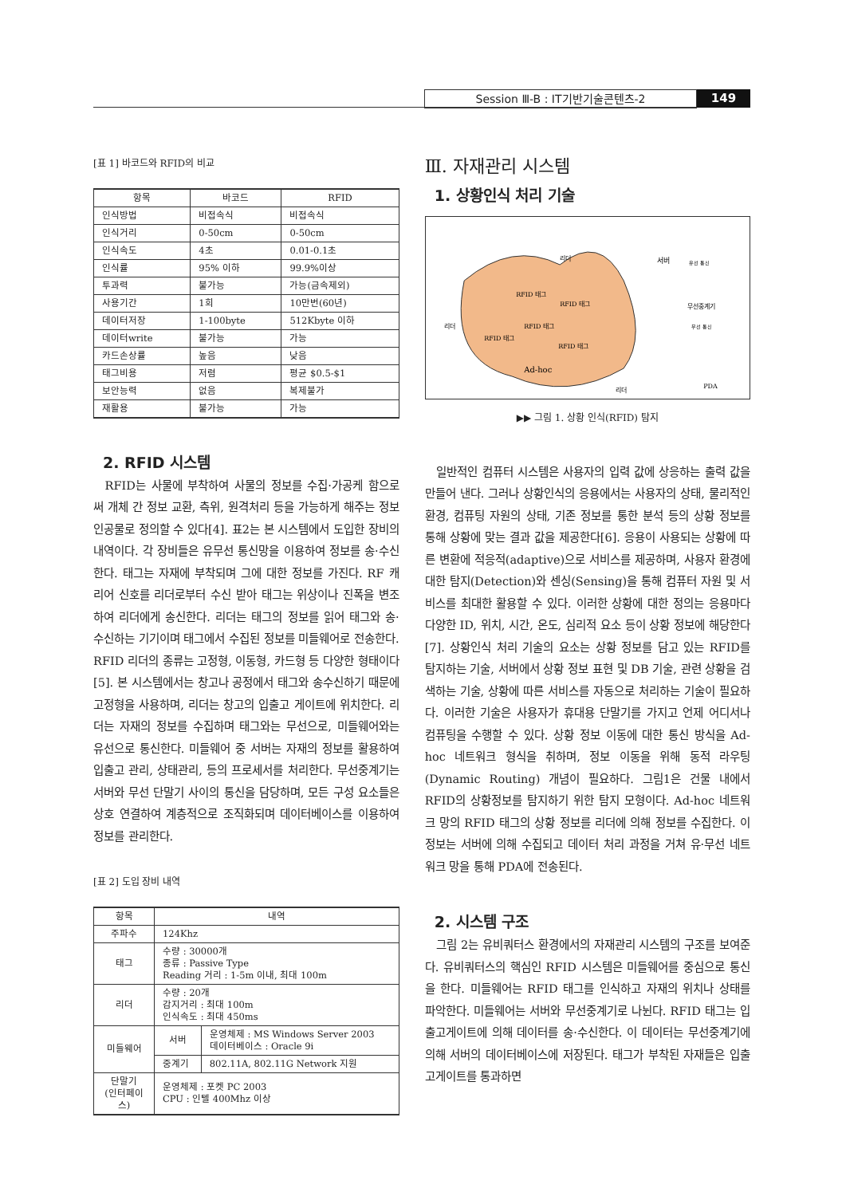Session Ⅲ-B : IT기반기술콘텐츠-2 149
[표 1] 바코드와 RFID의 비교
| 항목 | 바코드 | RFID |
| --- | --- | --- |
| 인식방법 | 비접속식 | 비접속식 |
| 인식거리 | 0-50cm | 0-50cm |
| 인식속도 | 4초 | 0.01-0.1초 |
| 인식률 | 95% 이하 | 99.9%이상 |
| 투과력 | 불가능 | 가능(금속제외) |
| 사용기간 | 1회 | 10만번(60년) |
| 데이터저장 | 1-100byte | 512Kbyte 이하 |
| 데이터write | 불가능 | 가능 |
| 카드손상률 | 높음 | 낮음 |
| 태그비용 | 저렴 | 평균 $0.5-$1 |
| 보안능력 | 없음 | 복제불가 |
| 재활용 | 불가능 | 가능 |
2. RFID 시스템
RFID는 사물에 부착하여 사물의 정보를 수집·가공케 함으로써 개체 간 정보 교환, 측위, 원격처리 등을 가능하게 해주는 정보 인공물로 정의할 수 있다[4]. 표2는 본 시스템에서 도입한 장비의 내역이다. 각 장비들은 유무선 통신망을 이용하여 정보를 송·수신한다. 태그는 자재에 부착되며 그에 대한 정보를 가진다. RF 캐리어 신호를 리더로부터 수신 받아 태그는 위상이나 진폭을 변조하여 리더에게 송신한다. 리더는 태그의 정보를 읽어 태그와 송·수신하는 기기이며 태그에서 수집된 정보를 미들웨어로 전송한다. RFID 리더의 종류는 고정형, 이동형, 카드형 등 다양한 형태이다[5]. 본 시스템에서는 창고나 공정에서 태그와 송수신하기 때문에 고정형을 사용하며, 리더는 창고의 입출고 게이트에 위치한다. 리더는 자재의 정보를 수집하며 태그와는 무선으로, 미들웨어와는 유선으로 통신한다. 미들웨어 중 서버는 자재의 정보를 활용하여 입출고 관리, 상태관리, 등의 프로세서를 처리한다. 무선중계기는 서버와 무선 단말기 사이의 통신을 담당하며, 모든 구성 요소들은 상호 연결하여 계층적으로 조직화되며 데이터베이스를 이용하여 정보를 관리한다.
[표 2] 도입 장비 내역
| 항목 | 내역 | |
| --- | --- | --- |
| 주파수 | 124Khz | |
| 태그 | 수량 : 30000개 종류 : Passive Type Reading 거리 : 1-5m 이내, 최대 100m | |
| 리더 | 수량 : 20개 감지거리 : 최대 100m 인식속도 : 최대 450ms | |
| 미들웨어 | 서버 | 운영체제 : MS Windows Server 2003 데이터베이스 : Oracle 9i |
| | 중계기 | 802.11A, 802.11G Network 지원 |
| 단말기 (인터페이스) | 운영체제 : 포켓 PC 2003 CPU : 인텔 400Mhz 이상 | |
Ⅲ. 자재관리 시스템
1. 상황인식 처리 기술
RFID 태그
RFID 태그
RFID 태그
RFID 태그
RFID 태그
Ad-hoc
리더
리더
리더
서버
유선 통신
무선중계기
무선 통신
PDA
▶▶ 그림 1. 상황 인식(RFID) 탐지
일반적인 컴퓨터 시스템은 사용자의 입력 값에 상응하는 출력 값을 만들어 낸다. 그러나 상황인식의 응용에서는 사용자의 상태, 물리적인 환경, 컴퓨팅 자원의 상태, 기존 정보를 통한 분석 등의 상황 정보를 통해 상황에 맞는 결과 값을 제공한다[6]. 응용이 사용되는 상황에 따른 변환에 적응적(adaptive)으로 서비스를 제공하며, 사용자 환경에 대한 탐지(Detection)와 센싱(Sensing)을 통해 컴퓨터 자원 및 서비스를 최대한 활용할 수 있다. 이러한 상황에 대한 정의는 응용마다 다양한 ID, 위치, 시간, 온도, 심리적 요소 등이 상황 정보에 해당한다[7]. 상황인식 처리 기술의 요소는 상황 정보를 담고 있는 RFID를 탐지하는 기술, 서버에서 상황 정보 표현 및 DB 기술, 관련 상황을 검색하는 기술, 상황에 따른 서비스를 자동으로 처리하는 기술이 필요하다. 이러한 기술은 사용자가 휴대용 단말기를 가지고 언제 어디서나 컴퓨팅을 수행할 수 있다. 상황 정보 이동에 대한 통신 방식을 Ad-hoc 네트워크 형식을 취하며, 정보 이동을 위해 동적 라우팅(Dynamic Routing) 개념이 필요하다. 그림1은 건물 내에서 RFID의 상황정보를 탐지하기 위한 탐지 모형이다. Ad-hoc 네트워크 망의 RFID 태그의 상황 정보를 리더에 의해 정보를 수집한다. 이 정보는 서버에 의해 수집되고 데이터 처리 과정을 거쳐 유·무선 네트워크 망을 통해 PDA에 전송된다.
2. 시스템 구조
그림 2는 유비쿼터스 환경에서의 자재관리 시스템의 구조를 보여준다. 유비쿼터스의 핵심인 RFID 시스템은 미들웨어를 중심으로 통신을 한다. 미들웨어는 RFID 태그를 인식하고 자재의 위치나 상태를 파악한다. 미들웨어는 서버와 무선중계기로 나뉜다. RFID 태그는 입출고게이트에 의해 데이터를 송·수신한다. 이 데이터는 무선중계기에 의해 서버의 데이터베이스에 저장된다. 태그가 부착된 자재들은 입출고게이트를 통과하면